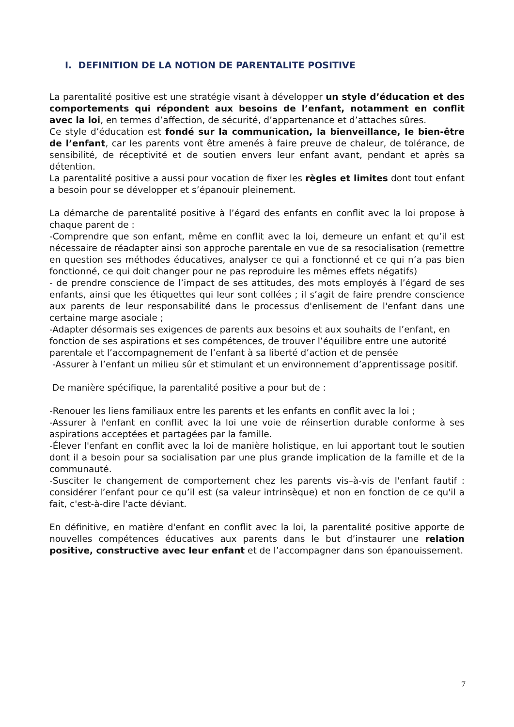I. DEFINITION DE LA NOTION DE PARENTALITE POSITIVE
La parentalité positive est une stratégie visant à développer un style d’éducation et des comportements qui répondent aux besoins de l’enfant, notamment en conflit avec la loi, en termes d’affection, de sécurité, d’appartenance et d’attaches sûres.
Ce style d’éducation est fondé sur la communication, la bienveillance, le bien-être de l’enfant, car les parents vont être amenés à faire preuve de chaleur, de tolérance, de sensibilité, de réceptivité et de soutien envers leur enfant avant, pendant et après sa détention.
La parentalité positive a aussi pour vocation de fixer les règles et limites dont tout enfant a besoin pour se développer et s’épanouir pleinement.
La démarche de parentalité positive à l’égard des enfants en conflit avec la loi propose à chaque parent de :
-Comprendre que son enfant, même en conflit avec la loi, demeure un enfant et qu’il est nécessaire de réadapter ainsi son approche parentale en vue de sa resocialisation (remettre en question ses méthodes éducatives, analyser ce qui a fonctionné et ce qui n’a pas bien fonctionné, ce qui doit changer pour ne pas reproduire les mêmes effets négatifs)
- de prendre conscience de l’impact de ses attitudes, des mots employés à l’égard de ses enfants, ainsi que les étiquettes qui leur sont collées ; il s’agit de faire prendre conscience aux parents de leur responsabilité dans le processus d'enlisement de l'enfant dans une certaine marge asociale ;
-Adapter désormais ses exigences de parents aux besoins et aux souhaits de l’enfant, en fonction de ses aspirations et ses compétences, de trouver l’équilibre entre une autorité parentale et l’accompagnement de l’enfant à sa liberté d’action et de pensée
-Assurer à l’enfant un milieu sûr et stimulant et un environnement d’apprentissage positif.
De manière spécifique, la parentalité positive a pour but de :
-Renouer les liens familiaux entre les parents et les enfants en conflit avec la loi ;
-Assurer à l'enfant en conflit avec la loi une voie de réinsertion durable conforme à ses aspirations acceptées et partagées par la famille.
-Élever l'enfant en conflit avec la loi de manière holistique, en lui apportant tout le soutien dont il a besoin pour sa socialisation par une plus grande implication de la famille et de la communauté.
-Susciter le changement de comportement chez les parents vis–à-vis de l'enfant fautif : considérer l’enfant pour ce qu’il est (sa valeur intrinsèque) et non en fonction de ce qu'il a fait, c'est-à-dire l'acte déviant.
En définitive, en matière d'enfant en conflit avec la loi, la parentalité positive apporte de nouvelles compétences éducatives aux parents dans le but d’instaurer une relation positive, constructive avec leur enfant et de l’accompagner dans son épanouissement.
7